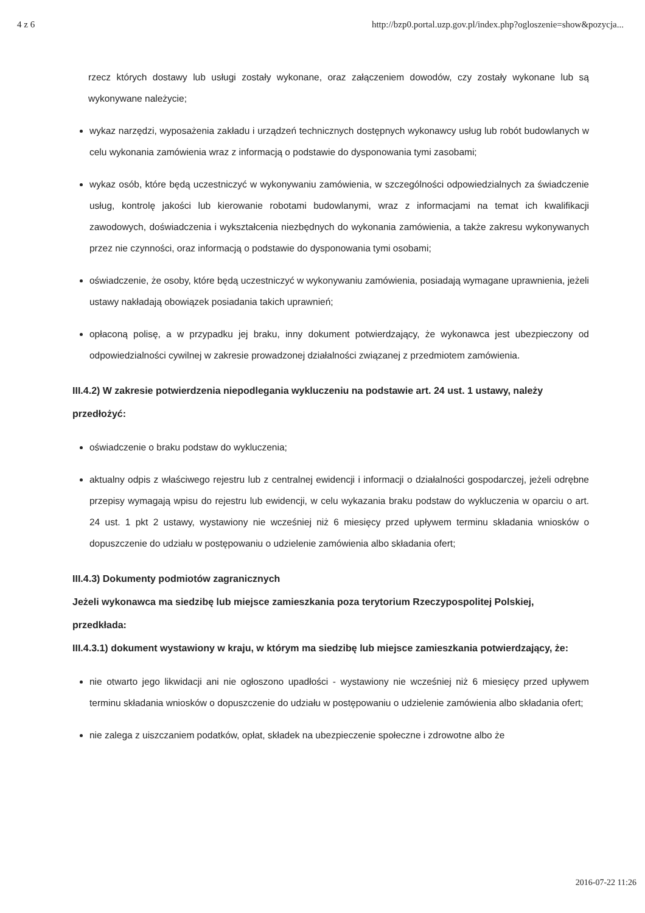4 z 6 http://bzp0.portal.uzp.gov.pl/index.php?ogloszenie=show&pozycja...
rzecz których dostawy lub usługi zostały wykonane, oraz załączeniem dowodów, czy zostały wykonane lub są wykonywane należycie;
wykaz narzędzi, wyposażenia zakładu i urządzeń technicznych dostępnych wykonawcy usług lub robót budowlanych w celu wykonania zamówienia wraz z informacją o podstawie do dysponowania tymi zasobami;
wykaz osób, które będą uczestniczyć w wykonywaniu zamówienia, w szczególności odpowiedzialnych za świadczenie usług, kontrolę jakości lub kierowanie robotami budowlanymi, wraz z informacjami na temat ich kwalifikacji zawodowych, doświadczenia i wykształcenia niezbędnych do wykonania zamówienia, a także zakresu wykonywanych przez nie czynności, oraz informacją o podstawie do dysponowania tymi osobami;
oświadczenie, że osoby, które będą uczestniczyć w wykonywaniu zamówienia, posiadają wymagane uprawnienia, jeżeli ustawy nakładają obowiązek posiadania takich uprawnień;
opłaconą polisę, a w przypadku jej braku, inny dokument potwierdzający, że wykonawca jest ubezpieczony od odpowiedzialności cywilnej w zakresie prowadzonej działalności związanej z przedmiotem zamówienia.
III.4.2) W zakresie potwierdzenia niepodlegania wykluczeniu na podstawie art. 24 ust. 1 ustawy, należy przedłożyć:
oświadczenie o braku podstaw do wykluczenia;
aktualny odpis z właściwego rejestru lub z centralnej ewidencji i informacji o działalności gospodarczej, jeżeli odrębne przepisy wymagają wpisu do rejestru lub ewidencji, w celu wykazania braku podstaw do wykluczenia w oparciu o art. 24 ust. 1 pkt 2 ustawy, wystawiony nie wcześniej niż 6 miesięcy przed upływem terminu składania wniosków o dopuszczenie do udziału w postępowaniu o udzielenie zamówienia albo składania ofert;
III.4.3) Dokumenty podmiotów zagranicznych
Jeżeli wykonawca ma siedzibę lub miejsce zamieszkania poza terytorium Rzeczypospolitej Polskiej, przedkłada:
III.4.3.1) dokument wystawiony w kraju, w którym ma siedzibę lub miejsce zamieszkania potwierdzający, że:
nie otwarto jego likwidacji ani nie ogłoszono upadłości - wystawiony nie wcześniej niż 6 miesięcy przed upływem terminu składania wniosków o dopuszczenie do udziału w postępowaniu o udzielenie zamówienia albo składania ofert;
nie zalega z uiszczaniem podatków, opłat, składek na ubezpieczenie społeczne i zdrowotne albo że
2016-07-22 11:26